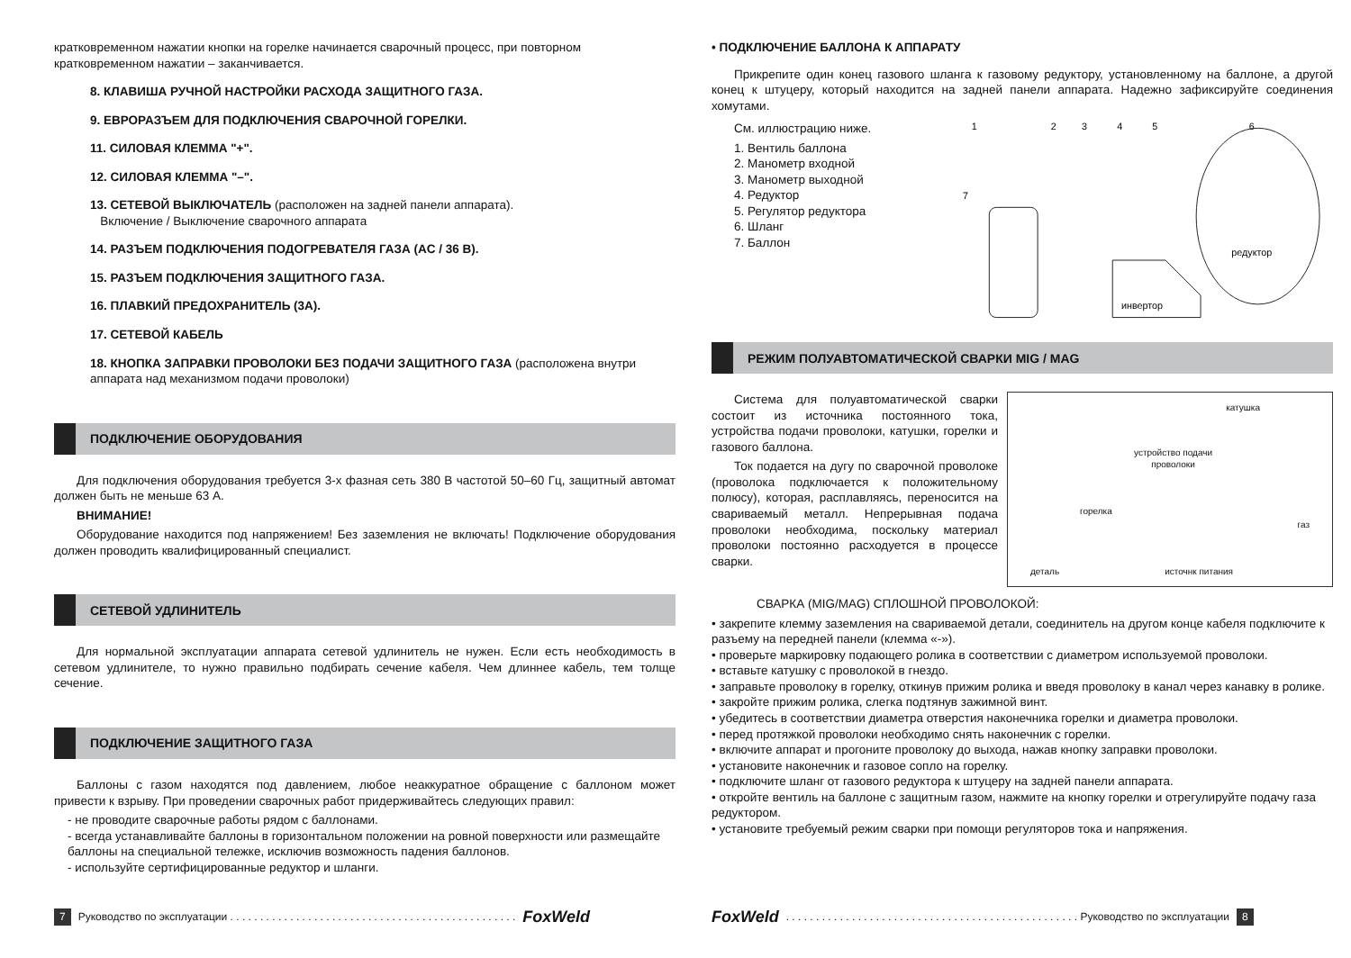кратковременном нажатии кнопки на горелке начинается сварочный процесс, при повторном кратковременном нажатии – заканчивается.
8. КЛАВИША РУЧНОЙ НАСТРОЙКИ РАСХОДА ЗАЩИТНОГО ГАЗА.
9. ЕВРОРАЗЪЕМ ДЛЯ ПОДКЛЮЧЕНИЯ СВАРОЧНОЙ ГОРЕЛКИ.
11. СИЛОВАЯ КЛЕММА "+".
12. СИЛОВАЯ КЛЕММА "–".
13. СЕТЕВОЙ ВЫКЛЮЧАТЕЛЬ (расположен на задней панели аппарата).
Включение / Выключение сварочного аппарата
14. РАЗЪЕМ ПОДКЛЮЧЕНИЯ ПОДОГРЕВАТЕЛЯ ГАЗА (AC / 36 В).
15. РАЗЪЕМ ПОДКЛЮЧЕНИЯ ЗАЩИТНОГО ГАЗА.
16. ПЛАВКИЙ ПРЕДОХРАНИТЕЛЬ (3А).
17. СЕТЕВОЙ КАБЕЛЬ
18. КНОПКА ЗАПРАВКИ ПРОВОЛОКИ БЕЗ ПОДАЧИ ЗАЩИТНОГО ГАЗА (расположена внутри аппарата над механизмом подачи проволоки)
ПОДКЛЮЧЕНИЕ ОБОРУДОВАНИЯ
Для подключения оборудования требуется 3-х фазная сеть 380 В частотой 50–60 Гц, защитный автомат должен быть не меньше 63 А.
ВНИМАНИЕ!
Оборудование находится под напряжением! Без заземления не включать! Подключение оборудования должен проводить квалифицированный специалист.
СЕТЕВОЙ УДЛИНИТЕЛЬ
Для нормальной эксплуатации аппарата сетевой удлинитель не нужен. Если есть необходимость в сетевом удлинителе, то нужно правильно подбирать сечение кабеля. Чем длиннее кабель, тем толще сечение.
ПОДКЛЮЧЕНИЕ ЗАЩИТНОГО ГАЗА
Баллоны с газом находятся под давлением, любое неаккуратное обращение с баллоном может привести к взрыву. При проведении сварочных работ придерживайтесь следующих правил:
- не проводите сварочные работы рядом с баллонами.
- всегда устанавливайте баллоны в горизонтальном положении на ровной поверхности или размещайте баллоны на специальной тележке, исключив возможность падения баллонов.
- используйте сертифицированные редуктор и шланги.
7 Руководство по эксплуатации . . . . . . . . . . . . . . . . . . . . . . . . . . . . . . . . . . . . . . . . . . . . . . . . FoxWeld
• ПОДКЛЮЧЕНИЕ БАЛЛОНА К АППАРАТУ
Прикрепите один конец газового шланга к газовому редуктору, установленному на баллоне, а другой конец к штуцеру, который находится на задней панели аппарата. Надежно зафиксируйте соединения хомутами.
См. иллюстрацию ниже.
1. Вентиль баллона
2. Манометр входной
3. Манометр выходной
4. Редуктор
5. Регулятор редуктора
6. Шланг
7. Баллон
1
2
3
4
5
6
7
редуктор
инвертор
РЕЖИМ ПОЛУАВТОМАТИЧЕСКОЙ СВАРКИ MIG / MAG
катушка
устройство подачи
проволоки
горелка
газ
деталь источнк питания
Система для полуавтоматической сварки состоит из источника постоянного тока, устройства подачи проволоки, катушки, горелки и газового баллона.
Ток подается на дугу по сварочной проволоке (проволока подключается к положительному полюсу), которая, расплавляясь, переносится на свариваемый металл. Непрерывная подача проволоки необходима, поскольку материал проволоки постоянно расходуется в процессе сварки.
СВАРКА (MIG/MAG) СПЛОШНОЙ ПРОВОЛОКОЙ:
• закрепите клемму заземления на свариваемой детали, соединитель на другом конце кабеля подключите к разъему на передней панели (клемма «-»).
• проверьте маркировку подающего ролика в соответствии с диаметром используемой проволоки.
• вставьте катушку с проволокой в гнездо.
• заправьте проволоку в горелку, откинув прижим ролика и введя проволоку в канал через канавку в ролике.
• закройте прижим ролика, слегка подтянув зажимной винт.
• убедитесь в соответствии диаметра отверстия наконечника горелки и диаметра проволоки.
• перед протяжкой проволоки необходимо снять наконечник с горелки.
• включите аппарат и прогоните проволоку до выхода, нажав кнопку заправки проволоки.
• установите наконечник и газовое сопло на горелку.
• подключите шланг от газового редуктора к штуцеру на задней панели аппарата.
• откройте вентиль на баллоне с защитным газом, нажмите на кнопку горелки и отрегулируйте подачу газа редуктором.
• установите требуемый режим сварки при помощи регуляторов тока и напряжения.
FoxWeld. . . . . . . . . . . . . . . . . . . . . . . . . . . . . . . . . . . . . . . . . . . . . . . . . Руководство по эксплуатации 8